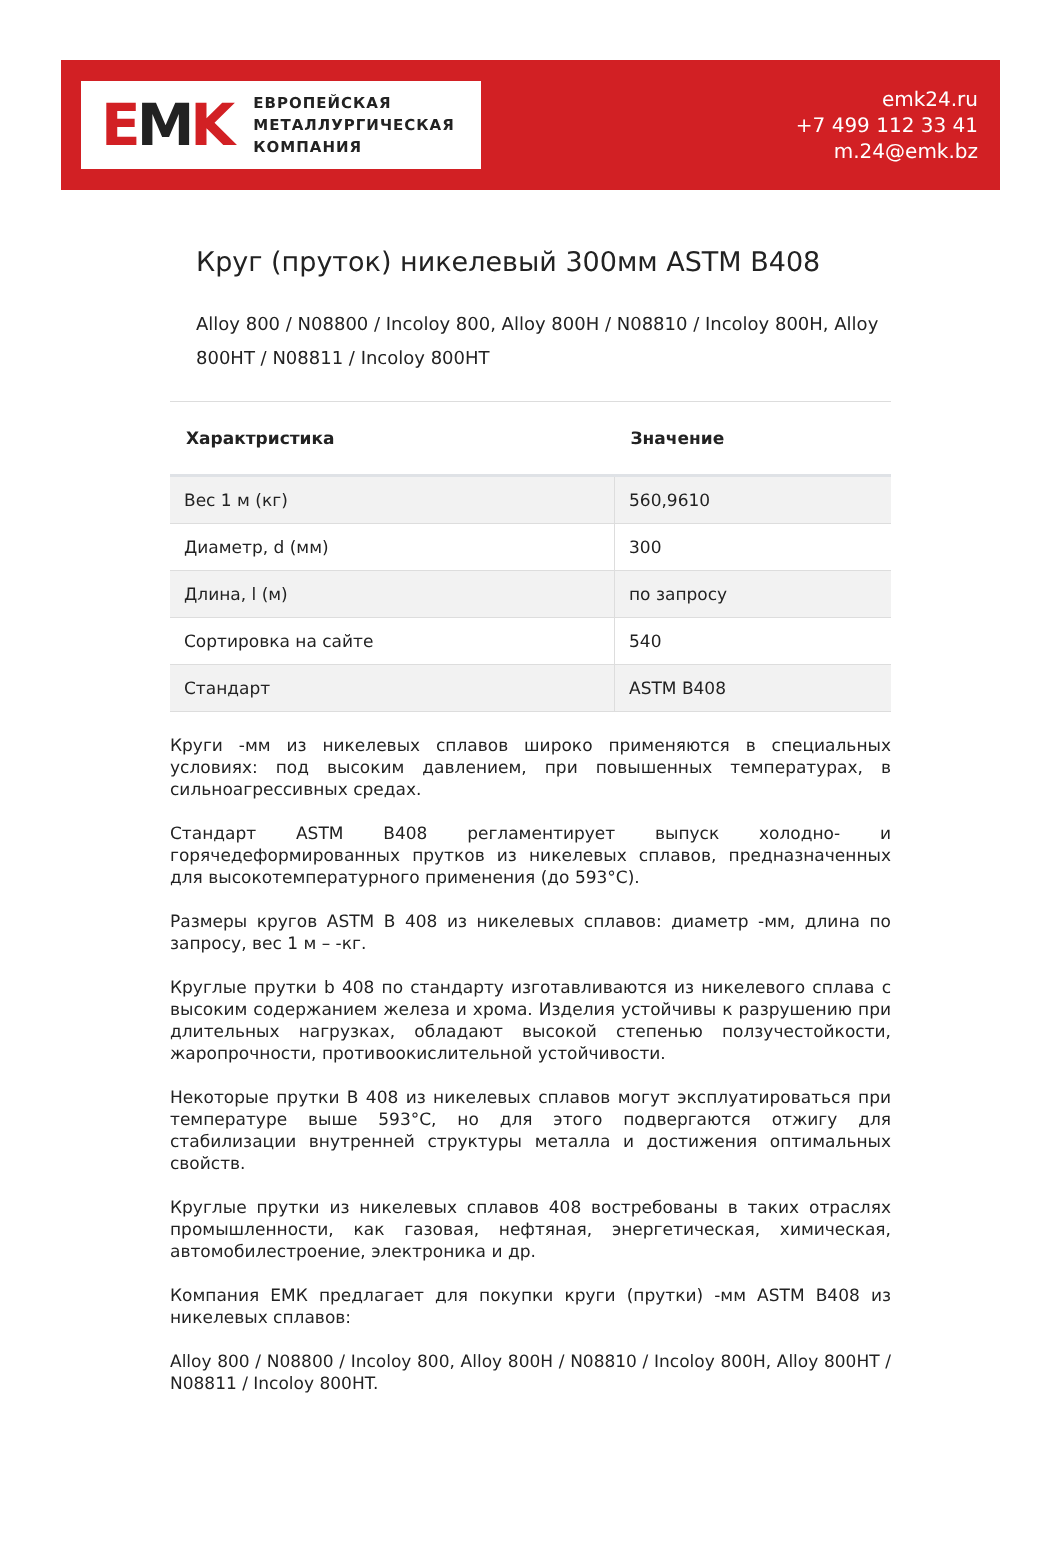EMK
ЕВРОПЕЙСКАЯ
МЕТАЛЛУРГИЧЕСКАЯ
КОМПАНИЯ
emk24.ru
+7 499 112 33 41
m.24@emk.bz
Круг (пруток) никелевый 300мм ASTM B408
Alloy 800 / N08800 / Incoloy 800, Alloy 800H / N08810 / Incoloy 800H, Alloy 800HT / N08811 / Incoloy 800HT
| Характристика | Значение |
| --- | --- |
| Вес 1 м (кг) | 560,9610 |
| Диаметр, d (мм) | 300 |
| Длина, l (м) | по запросу |
| Сортировка на сайте | 540 |
| Стандарт | ASTM B408 |
Круги -мм из никелевых сплавов широко применяются в специальных условиях: под высоким давлением, при повышенных температурах, в сильноагрессивных средах.
Стандарт ASTM B408 регламентирует выпуск холодно- и горячедеформированных прутков из никелевых сплавов, предназначенных для высокотемпературного применения (до 593°C).
Размеры кругов ASTM B 408 из никелевых сплавов: диаметр -мм, длина по запросу, вес 1 м – -кг.
Круглые прутки b 408 по стандарту изготавливаются из никелевого сплава с высоким содержанием железа и хрома. Изделия устойчивы к разрушению при длительных нагрузках, обладают высокой степенью ползучестойкости, жаропрочности, противоокислительной устойчивости.
Некоторые прутки B 408 из никелевых сплавов могут эксплуатироваться при температуре выше 593°C, но для этого подвергаются отжигу для стабилизации внутренней структуры металла и достижения оптимальных свойств.
Круглые прутки из никелевых сплавов 408 востребованы в таких отраслях промышленности, как газовая, нефтяная, энергетическая, химическая, автомобилестроение, электроника и др.
Компания ЕМК предлагает для покупки круги (прутки) -мм ASTM B408 из никелевых сплавов:
Alloy 800 / N08800 / Incoloy 800, Alloy 800H / N08810 / Incoloy 800H, Alloy 800HT / N08811 / Incoloy 800HT.